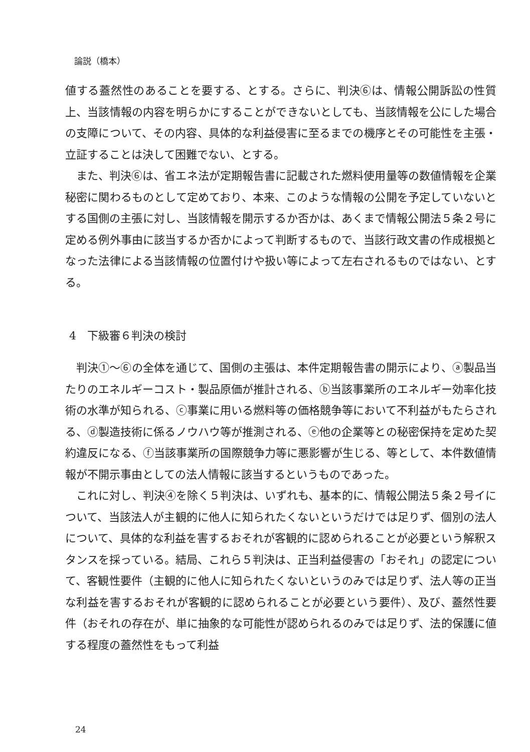論説（橋本）
値する蓋然性のあることを要する、とする。さらに、判決⑥は、情報公開訴訟の性質上、当該情報の内容を明らかにすることができないとしても、当該情報を公にした場合の支障について、その内容、具体的な利益侵害に至るまでの機序とその可能性を主張・立証することは決して困難でない、とする。
また、判決⑥は、省エネ法が定期報告書に記載された燃料使用量等の数値情報を企業秘密に関わるものとして定めており、本来、このような情報の公開を予定していないとする国側の主張に対し、当該情報を開示するか否かは、あくまで情報公開法５条２号に定める例外事由に該当するか否かによって判断するもので、当該行政文書の作成根拠となった法律による当該情報の位置付けや扱い等によって左右されるものではない、とする。
4　下級審６判決の検討
判決①～⑥の全体を通じて、国側の主張は、本件定期報告書の開示により、ⓐ製品当たりのエネルギーコスト・製品原価が推計される、ⓑ当該事業所のエネルギー効率化技術の水準が知られる、ⓒ事業に用いる燃料等の価格競争等において不利益がもたらされる、ⓓ製造技術に係るノウハウ等が推測される、ⓔ他の企業等との秘密保持を定めた契約違反になる、ⓕ当該事業所の国際競争力等に悪影響が生じる、等として、本件数値情報が不開示事由としての法人情報に該当するというものであった。
これに対し、判決④を除く５判決は、いずれも、基本的に、情報公開法５条２号イについて、当該法人が主観的に他人に知られたくないというだけでは足りず、個別の法人について、具体的な利益を害するおそれが客観的に認められることが必要という解釈スタンスを採っている。結局、これら５判決は、正当利益侵害の「おそれ」の認定について、客観性要件（主観的に他人に知られたくないというのみでは足りず、法人等の正当な利益を害するおそれが客観的に認められることが必要という要件）、及び、蓋然性要件（おそれの存在が、単に抽象的な可能性が認められるのみでは足りず、法的保護に値する程度の蓋然性をもって利益
24